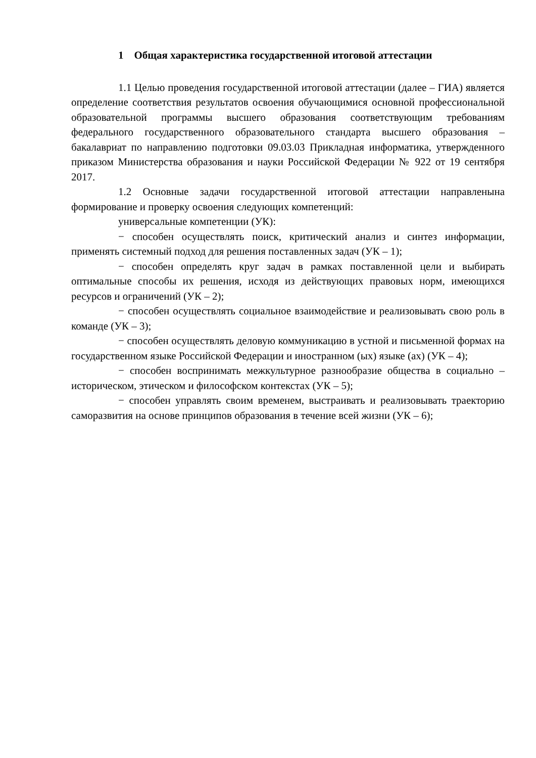1 Общая характеристика государственной итоговой аттестации
1.1 Целью проведения государственной итоговой аттестации (далее – ГИА) является определение соответствия результатов освоения обучающимися основной профессиональной образовательной программы высшего образования соответствующим требованиям федерального государственного образовательного стандарта высшего образования – бакалавриат по направлению подготовки 09.03.03 Прикладная информатика, утвержденного приказом Министерства образования и науки Российской Федерации № 922 от 19 сентября 2017.
1.2 Основные задачи государственной итоговой аттестации направленына формирование и проверку освоения следующих компетенций:
универсальные компетенции (УК):
− способен осуществлять поиск, критический анализ и синтез информации, применять системный подход для решения поставленных задач (УК – 1);
− способен определять круг задач в рамках поставленной цели и выбирать оптимальные способы их решения, исходя из действующих правовых норм, имеющихся ресурсов и ограничений (УК – 2);
− способен осуществлять социальное взаимодействие и реализовывать свою роль в команде (УК – 3);
− способен осуществлять деловую коммуникацию в устной и письменной формах на государственном языке Российской Федерации и иностранном (ых) языке (ах) (УК – 4);
− способен воспринимать межкультурное разнообразие общества в социально – историческом, этическом и философском контекстах (УК – 5);
− способен управлять своим временем, выстраивать и реализовывать траекторию саморазвития на основе принципов образования в течение всей жизни (УК – 6);